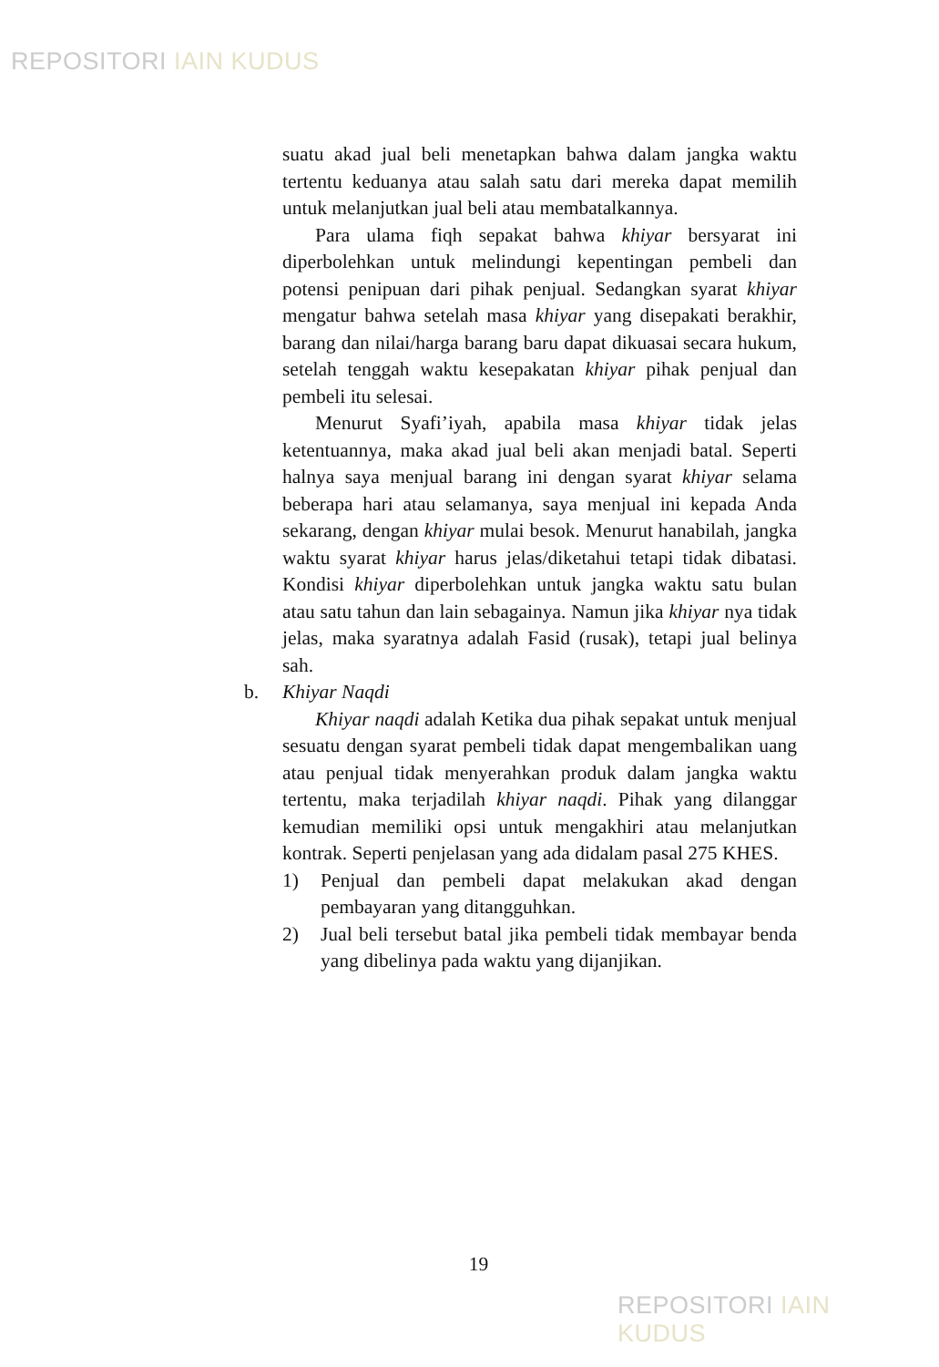REPOSITORI IAIN KUDUS
suatu akad jual beli menetapkan bahwa dalam jangka waktu tertentu keduanya atau salah satu dari mereka dapat memilih untuk melanjutkan jual beli atau membatalkannya.
Para ulama fiqh sepakat bahwa khiyar bersyarat ini diperbolehkan untuk melindungi kepentingan pembeli dan potensi penipuan dari pihak penjual. Sedangkan syarat khiyar mengatur bahwa setelah masa khiyar yang disepakati berakhir, barang dan nilai/harga barang baru dapat dikuasai secara hukum, setelah tenggah waktu kesepakatan khiyar pihak penjual dan pembeli itu selesai.
Menurut Syafi’iyah, apabila masa khiyar tidak jelas ketentuannya, maka akad jual beli akan menjadi batal. Seperti halnya saya menjual barang ini dengan syarat khiyar selama beberapa hari atau selamanya, saya menjual ini kepada Anda sekarang, dengan khiyar mulai besok. Menurut hanabilah, jangka waktu syarat khiyar harus jelas/diketahui tetapi tidak dibatasi. Kondisi khiyar diperbolehkan untuk jangka waktu satu bulan atau satu tahun dan lain sebagainya. Namun jika khiyar nya tidak jelas, maka syaratnya adalah Fasid (rusak), tetapi jual belinya sah.
b. Khiyar Naqdi
Khiyar naqdi adalah Ketika dua pihak sepakat untuk menjual sesuatu dengan syarat pembeli tidak dapat mengembalikan uang atau penjual tidak menyerahkan produk dalam jangka waktu tertentu, maka terjadilah khiyar naqdi. Pihak yang dilanggar kemudian memiliki opsi untuk mengakhiri atau melanjutkan kontrak. Seperti penjelasan yang ada didalam pasal 275 KHES.
1) Penjual dan pembeli dapat melakukan akad dengan pembayaran yang ditangguhkan.
2) Jual beli tersebut batal jika pembeli tidak membayar benda yang dibelinya pada waktu yang dijanjikan.
19
REPOSITORI IAIN KUDUS